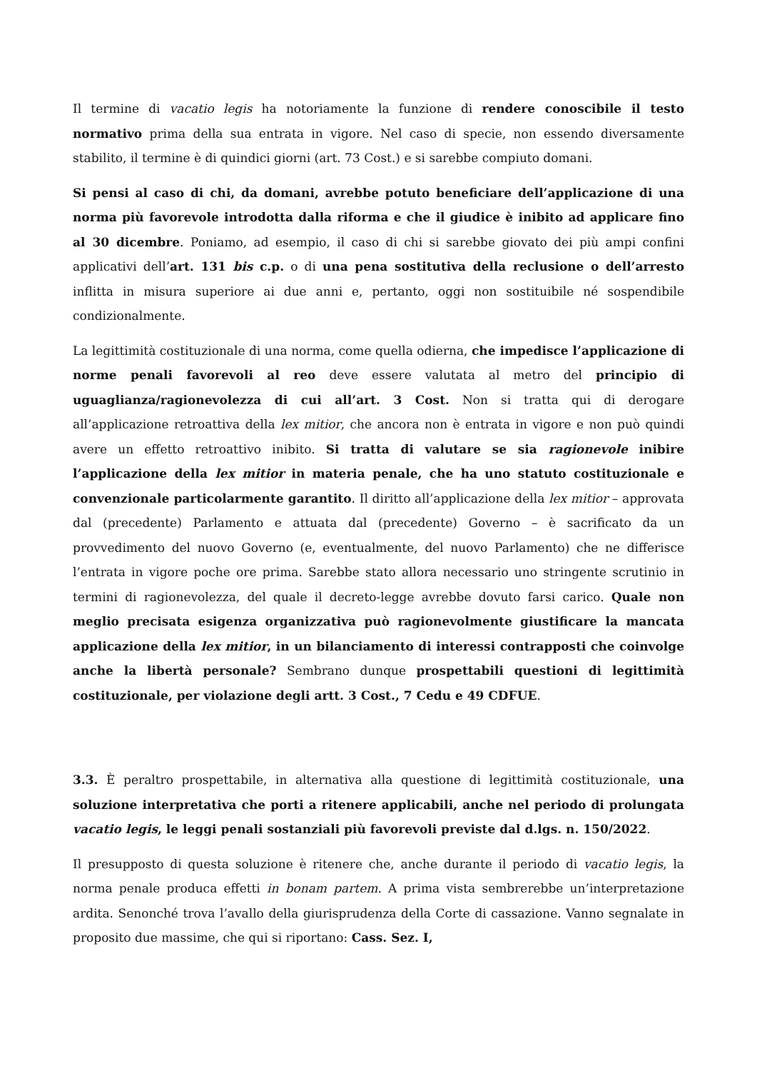Il termine di vacatio legis ha notoriamente la funzione di rendere conoscibile il testo normativo prima della sua entrata in vigore. Nel caso di specie, non essendo diversamente stabilito, il termine è di quindici giorni (art. 73 Cost.) e si sarebbe compiuto domani.
Si pensi al caso di chi, da domani, avrebbe potuto beneficiare dell’applicazione di una norma più favorevole introdotta dalla riforma e che il giudice è inibito ad applicare fino al 30 dicembre. Poniamo, ad esempio, il caso di chi si sarebbe giovato dei più ampi confini applicativi dell’art. 131 bis c.p. o di una pena sostitutiva della reclusione o dell’arresto inflitta in misura superiore ai due anni e, pertanto, oggi non sostituibile né sospendibile condizionalmente.
La legittimità costituzionale di una norma, come quella odierna, che impedisce l’applicazione di norme penali favorevoli al reo deve essere valutata al metro del principio di uguaglianza/ragionevolezza di cui all’art. 3 Cost. Non si tratta qui di derogare all’applicazione retroattiva della lex mitior, che ancora non è entrata in vigore e non può quindi avere un effetto retroattivo inibito. Si tratta di valutare se sia ragionevole inibire l’applicazione della lex mitior in materia penale, che ha uno statuto costituzionale e convenzionale particolarmente garantito. Il diritto all’applicazione della lex mitior – approvata dal (precedente) Parlamento e attuata dal (precedente) Governo – è sacrificato da un provvedimento del nuovo Governo (e, eventualmente, del nuovo Parlamento) che ne differisce l’entrata in vigore poche ore prima. Sarebbe stato allora necessario uno stringente scrutinio in termini di ragionevolezza, del quale il decreto-legge avrebbe dovuto farsi carico. Quale non meglio precisata esigenza organizzativa può ragionevolmente giustificare la mancata applicazione della lex mitior, in un bilanciamento di interessi contrapposti che coinvolge anche la libertà personale? Sembrano dunque prospettabili questioni di legittimità costituzionale, per violazione degli artt. 3 Cost., 7 Cedu e 49 CDFUE.
3.3. È peraltro prospettabile, in alternativa alla questione di legittimità costituzionale, una soluzione interpretativa che porti a ritenere applicabili, anche nel periodo di prolungata vacatio legis, le leggi penali sostanziali più favorevoli previste dal d.lgs. n. 150/2022.
Il presupposto di questa soluzione è ritenere che, anche durante il periodo di vacatio legis, la norma penale produca effetti in bonam partem. A prima vista sembrerebbe un’interpretazione ardita. Senonché trova l’avallo della giurisprudenza della Corte di cassazione. Vanno segnalate in proposito due massime, che qui si riportano: Cass. Sez. I,